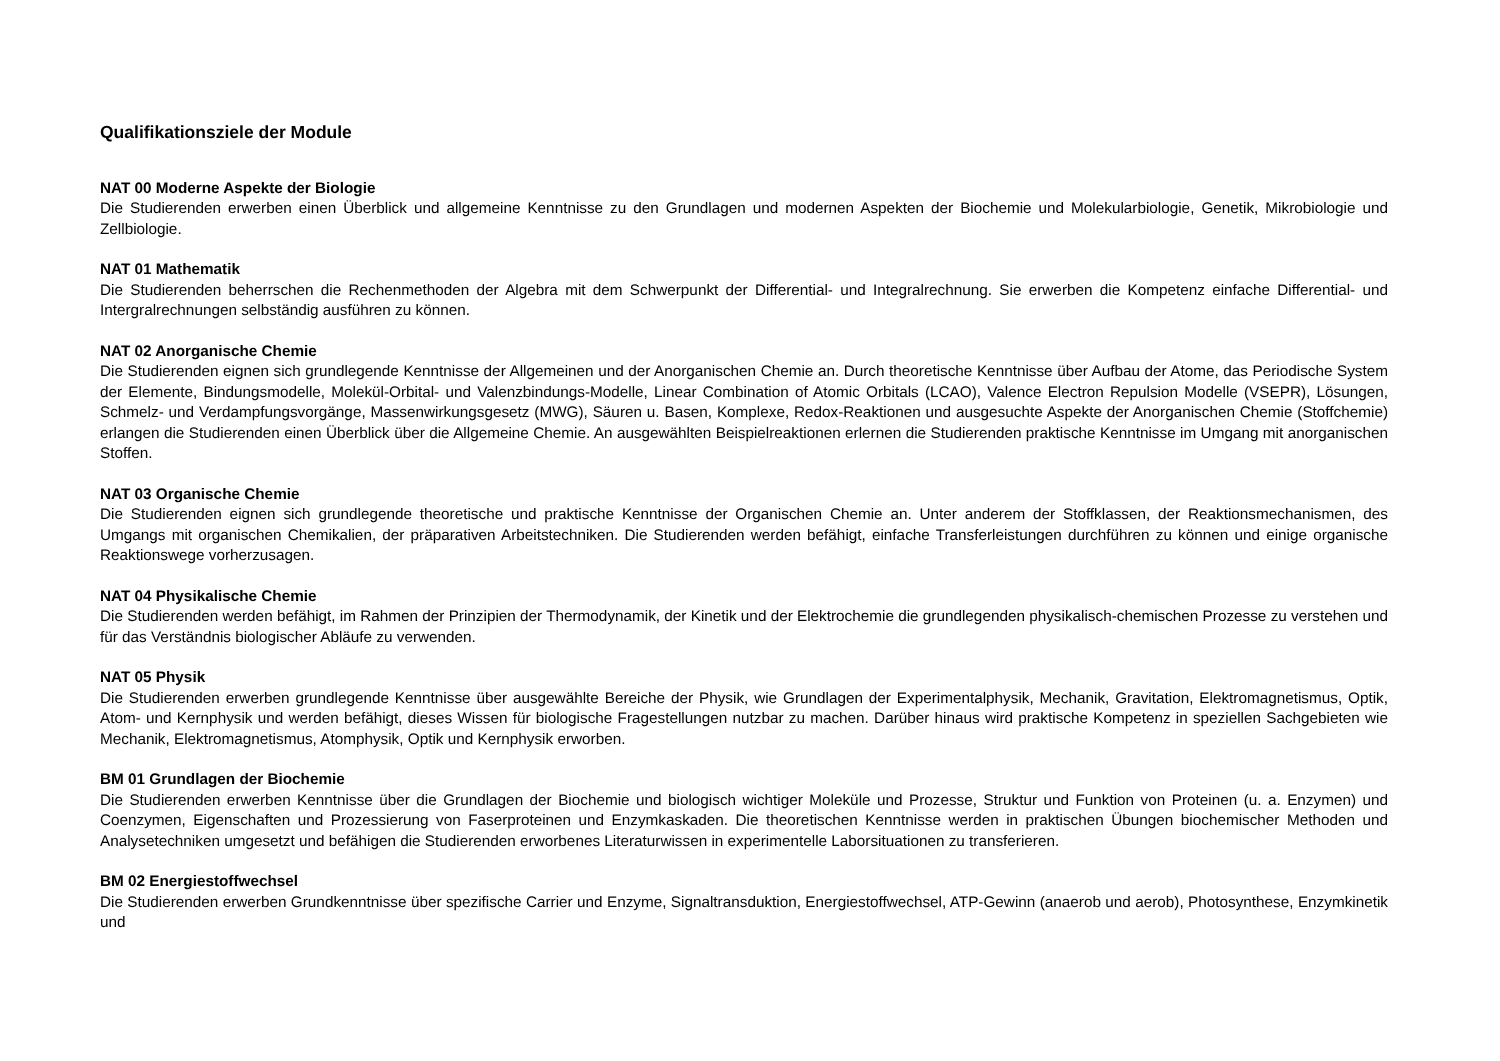Qualifikationsziele der Module
NAT 00 Moderne Aspekte der Biologie
Die Studierenden erwerben einen Überblick und allgemeine Kenntnisse zu den Grundlagen und modernen Aspekten der Biochemie und Molekularbiologie, Genetik, Mikrobiologie und Zellbiologie.
NAT 01 Mathematik
Die Studierenden beherrschen die Rechenmethoden der Algebra mit dem Schwerpunkt der Differential- und Integralrechnung. Sie erwerben die Kompetenz einfache Differential- und Intergralrechnungen selbständig ausführen zu können.
NAT 02 Anorganische Chemie
Die Studierenden eignen sich grundlegende Kenntnisse der Allgemeinen und der Anorganischen Chemie an. Durch theoretische Kenntnisse über Aufbau der Atome, das Periodische System der Elemente, Bindungsmodelle, Molekül-Orbital- und Valenzbindungs-Modelle, Linear Combination of Atomic Orbitals (LCAO), Valence Electron Repulsion Modelle (VSEPR), Lösungen, Schmelz- und Verdampfungsvorgänge, Massenwirkungsgesetz (MWG), Säuren u. Basen, Komplexe, Redox-Reaktionen und ausgesuchte Aspekte der Anorganischen Chemie (Stoffchemie) erlangen die Studierenden einen Überblick über die Allgemeine Chemie. An ausgewählten Beispielreaktionen erlernen die Studierenden praktische Kenntnisse im Umgang mit anorganischen Stoffen.
NAT 03 Organische Chemie
Die Studierenden eignen sich grundlegende theoretische und praktische Kenntnisse der Organischen Chemie an. Unter anderem der Stoffklassen, der Reaktionsmechanismen, des Umgangs mit organischen Chemikalien, der präparativen Arbeitstechniken. Die Studierenden werden befähigt, einfache Transferleistungen durchführen zu können und einige organische Reaktionswege vorherzusagen.
NAT 04 Physikalische Chemie
Die Studierenden werden befähigt, im Rahmen der Prinzipien der Thermodynamik, der Kinetik und der Elektrochemie die grundlegenden physikalisch-chemischen Prozesse zu verstehen und für das Verständnis biologischer Abläufe zu verwenden.
NAT 05 Physik
Die Studierenden erwerben grundlegende Kenntnisse über ausgewählte Bereiche der Physik, wie Grundlagen der Experimentalphysik, Mechanik, Gravitation, Elektromagnetismus, Optik, Atom- und Kernphysik und werden befähigt, dieses Wissen für biologische Fragestellungen nutzbar zu machen. Darüber hinaus wird praktische Kompetenz in speziellen Sachgebieten wie Mechanik, Elektromagnetismus, Atomphysik, Optik und Kernphysik erworben.
BM 01 Grundlagen der Biochemie
Die Studierenden erwerben Kenntnisse über die Grundlagen der Biochemie und biologisch wichtiger Moleküle und Prozesse, Struktur und Funktion von Proteinen (u. a. Enzymen) und Coenzymen, Eigenschaften und Prozessierung von Faserproteinen und Enzymkaskaden. Die theoretischen Kenntnisse werden in praktischen Übungen biochemischer Methoden und Analysetechniken umgesetzt und befähigen die Studierenden erworbenes Literaturwissen in experimentelle Laborsituationen zu transferieren.
BM 02 Energiestoffwechsel
Die Studierenden erwerben Grundkenntnisse über spezifische Carrier und Enzyme, Signaltransduktion, Energiestoffwechsel, ATP-Gewinn (anaerob und aerob), Photosynthese, Enzymkinetik und